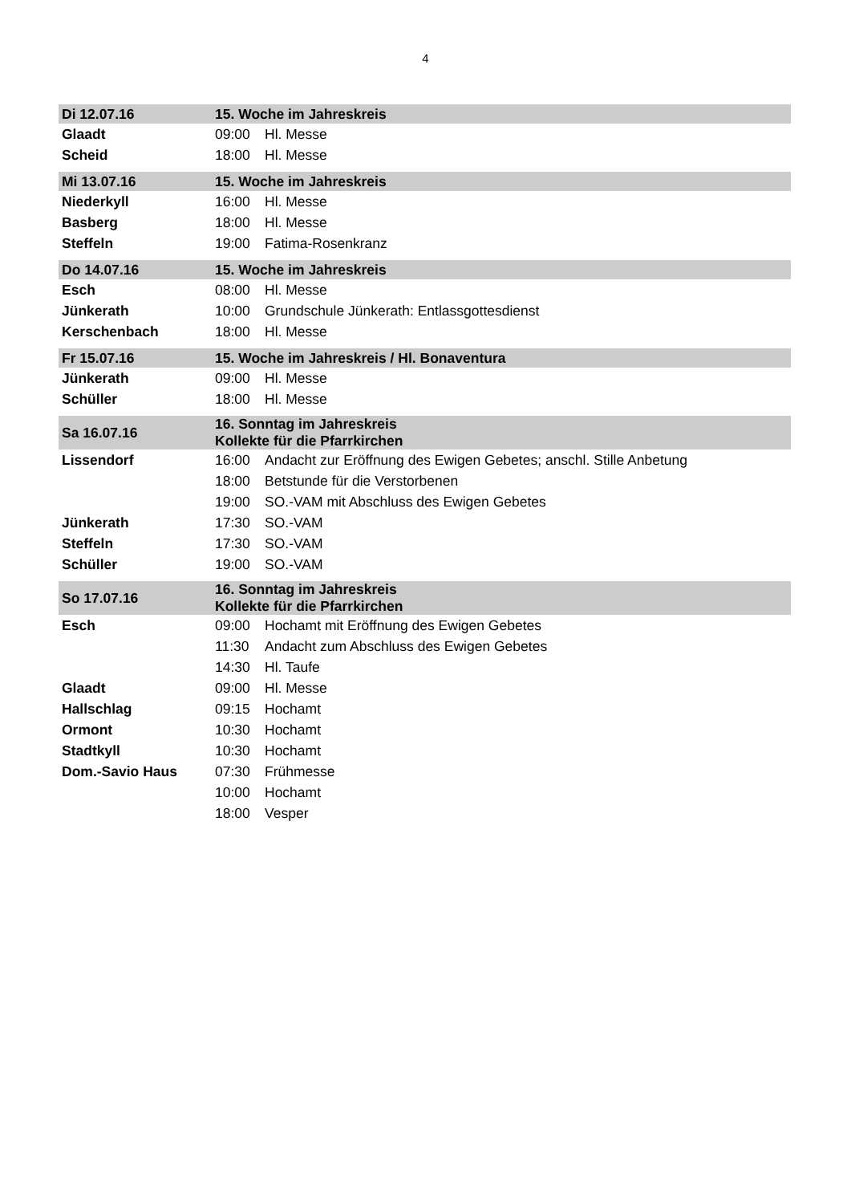4
| Di 12.07.16 | 15. Woche im Jahreskreis | |
| Glaadt | 09:00 | Hl. Messe |
| Scheid | 18:00 | Hl. Messe |
| Mi 13.07.16 | 15. Woche im Jahreskreis | |
| Niederkyll | 16:00 | Hl. Messe |
| Basberg | 18:00 | Hl. Messe |
| Steffeln | 19:00 | Fatima-Rosenkranz |
| Do 14.07.16 | 15. Woche im Jahreskreis | |
| Esch | 08:00 | Hl. Messe |
| Jünkerath | 10:00 | Grundschule Jünkerath: Entlassgottesdienst |
| Kerschenbach | 18:00 | Hl. Messe |
| Fr 15.07.16 | 15. Woche im Jahreskreis / Hl. Bonaventura | |
| Jünkerath | 09:00 | Hl. Messe |
| Schüller | 18:00 | Hl. Messe |
| Sa 16.07.16 | 16. Sonntag im Jahreskreis Kollekte für die Pfarrkirchen | |
| Lissendorf | 16:00 | Andacht zur Eröffnung des Ewigen Gebetes; anschl. Stille Anbetung |
| | 18:00 | Betstunde für die Verstorbenen |
| | 19:00 | SO.-VAM mit Abschluss des Ewigen Gebetes |
| Jünkerath | 17:30 | SO.-VAM |
| Steffeln | 17:30 | SO.-VAM |
| Schüller | 19:00 | SO.-VAM |
| So 17.07.16 | 16. Sonntag im Jahreskreis Kollekte für die Pfarrkirchen | |
| Esch | 09:00 | Hochamt mit Eröffnung des Ewigen Gebetes |
| | 11:30 | Andacht zum Abschluss des Ewigen Gebetes |
| | 14:30 | Hl. Taufe |
| Glaadt | 09:00 | Hl. Messe |
| Hallschlag | 09:15 | Hochamt |
| Ormont | 10:30 | Hochamt |
| Stadtkyll | 10:30 | Hochamt |
| Dom.-Savio Haus | 07:30 | Frühmesse |
| | 10:00 | Hochamt |
| | 18:00 | Vesper |